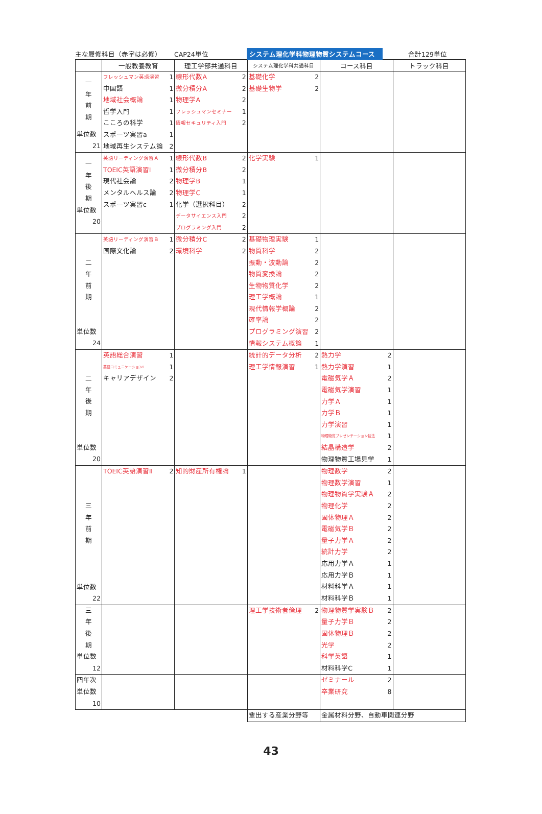主な履修科目（赤字は必修） CAP24単位 システム理化学科物理物質システムコース 合計129単位
| | 一般教養教育 | 理工学部共通科目 | システム理化学科共通科目 | コース科目 | トラック科目 |
| --- | --- | --- | --- | --- | --- |
| 一 年 前 期 単位数 21 | フレッシュマン英語演習 1 中国語 1 地域社会概論 1 哲学入門 1 こころの科学 1 スポーツ実習a 1 地域再生システム論 2 | 線形代数A 2 微分積分A 2 物理学A 2 フレッシュマンセミナー 1 情報セキュリティ入門 2 | 基礎化学 2 基礎生物学 2 | | |
| 一 年 後 期 単位数 20 | 英語リーディング演習Ａ 1 TOEIC英語演習Ⅰ 1 現代社会論 2 メンタルヘルス論 2 スポーツ実習c 1 | 線形代数B 2 微分積分B 2 物理学B 1 物理学C 1 化学（選択科目） 2 データサイエンス入門 2 プログラミング入門 2 | 化学実験 1 | | |
| 二 年 前 期 単位数 24 | 英語リーディング演習Ｂ 1 国際文化論 2 | 微分積分C 2 環境科学 2 | 基礎物理実験 1 物質科学 2 振動・波動論 2 物質変換論 2 生物物質化学 2 理工学概論 1 現代情報学概論 2 確率論 2 プログラミング演習 2 情報システム概論 1 | | |
| 二 年 後 期 単位数 20 | 英語総合演習 1 英語コミュニケーションⅠ 1 キャリアデザイン 2 | | 統計的データ分析 2 理工学情報演習 1 | 熱力学 2 熱力学演習 1 電磁気学Ａ 2 電磁気学演習 1 力学Ａ 1 力学Ｂ 1 力学演習 1 物理物質プレゼンテーション技法 1 結晶構造学 2 物理物質工場見学 1 | |
| 三 年 前 期 単位数 22 | TOEIC英語演習Ⅱ 2 | 知的財産所有権論 1 | | 物理数学 2 物理数学演習 1 物理物質学実験Ａ 2 物理化学 2 固体物理Ａ 2 電磁気学Ｂ 2 量子力学Ａ 2 統計力学 2 応用力学Ａ 1 応用力学Ｂ 1 材料科学Ａ 1 材料科学Ｂ 1 | |
| 三 年 後 期 単位数 12 | | | 理工学技術者倫理 2 | 物理物質学実験Ｂ 2 量子力学Ｂ 2 固体物理Ｂ 2 光学 2 科学英語 1 材料科学C 1 | |
| 四年次 単位数 10 | | | | ゼミナール 2 卒業研究 8 | |
| | | | 輩出する産業分野等 | 金属材料分野、自動車関連分野 | |
43